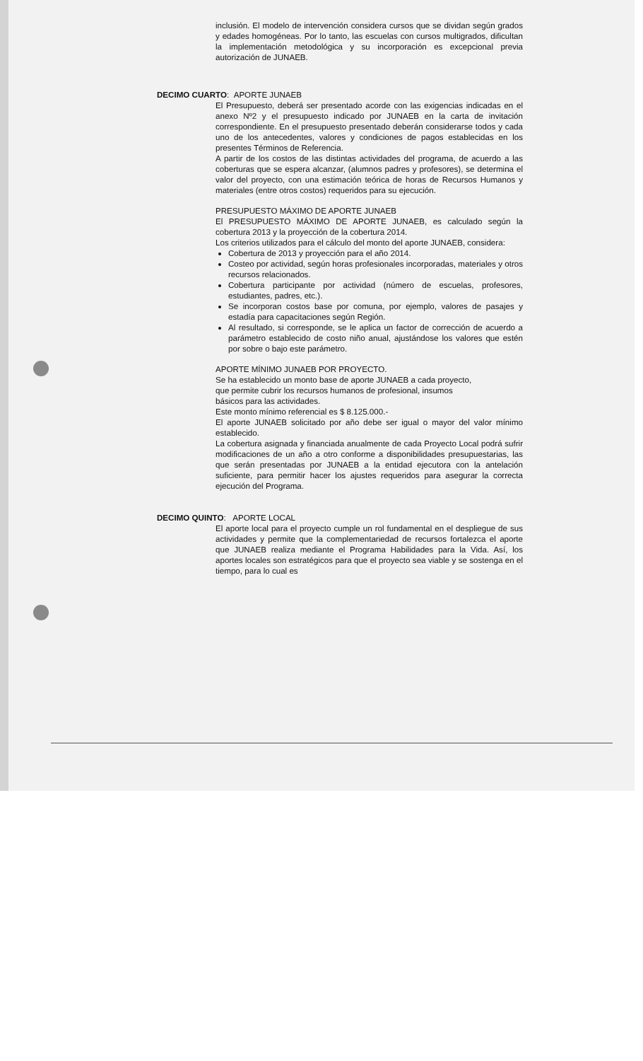inclusión. El modelo de intervención considera cursos que se dividan según grados y edades homogéneas. Por lo tanto, las escuelas con cursos multigrados, dificultan la implementación metodológica y su incorporación es excepcional previa autorización de JUNAEB.
DECIMO CUARTO: APORTE JUNAEB
El Presupuesto, deberá ser presentado acorde con las exigencias indicadas en el anexo Nº2 y el presupuesto indicado por JUNAEB en la carta de invitación correspondiente. En el presupuesto presentado deberán considerarse todos y cada uno de los antecedentes, valores y condiciones de pagos establecidas en los presentes Términos de Referencia.
A partir de los costos de las distintas actividades del programa, de acuerdo a las coberturas que se espera alcanzar, (alumnos padres y profesores), se determina el valor del proyecto, con una estimación teórica de horas de Recursos Humanos y materiales (entre otros costos) requeridos para su ejecución.
PRESUPUESTO MÁXIMO DE APORTE JUNAEB
El PRESUPUESTO MÁXIMO DE APORTE JUNAEB, es calculado según la cobertura 2013 y la proyección de la cobertura 2014.
Los criterios utilizados para el cálculo del monto del aporte JUNAEB, considera:
Cobertura de 2013 y proyección para el año 2014.
Costeo por actividad, según horas profesionales incorporadas, materiales y otros recursos relacionados.
Cobertura participante por actividad (número de escuelas, profesores, estudiantes, padres, etc.).
Se incorporan costos base por comuna, por ejemplo, valores de pasajes y estadía para capacitaciones según Región.
Al resultado, si corresponde, se le aplica un factor de corrección de acuerdo a parámetro establecido de costo niño anual, ajustándose los valores que estén por sobre o bajo este parámetro.
APORTE MÍNIMO JUNAEB POR PROYECTO.
Se ha establecido un monto base de aporte JUNAEB a cada proyecto,
que permite cubrir los recursos humanos de profesional, insumos
básicos para las actividades.
Este monto mínimo referencial es $ 8.125.000.-
El aporte JUNAEB solicitado por año debe ser igual o mayor del valor mínimo establecido.
La cobertura asignada y financiada anualmente de cada Proyecto Local podrá sufrir modificaciones de un año a otro conforme a disponibilidades presupuestarias, las que serán presentadas por JUNAEB a la entidad ejecutora con la antelación suficiente, para permitir hacer los ajustes requeridos para asegurar la correcta ejecución del Programa.
DECIMO QUINTO: APORTE LOCAL
El aporte local para el proyecto cumple un rol fundamental en el despliegue de sus actividades y permite que la complementariedad de recursos fortalezca el aporte que JUNAEB realiza mediante el Programa Habilidades para la Vida. Así, los aportes locales son estratégicos para que el proyecto sea viable y se sostenga en el tiempo, para lo cual es